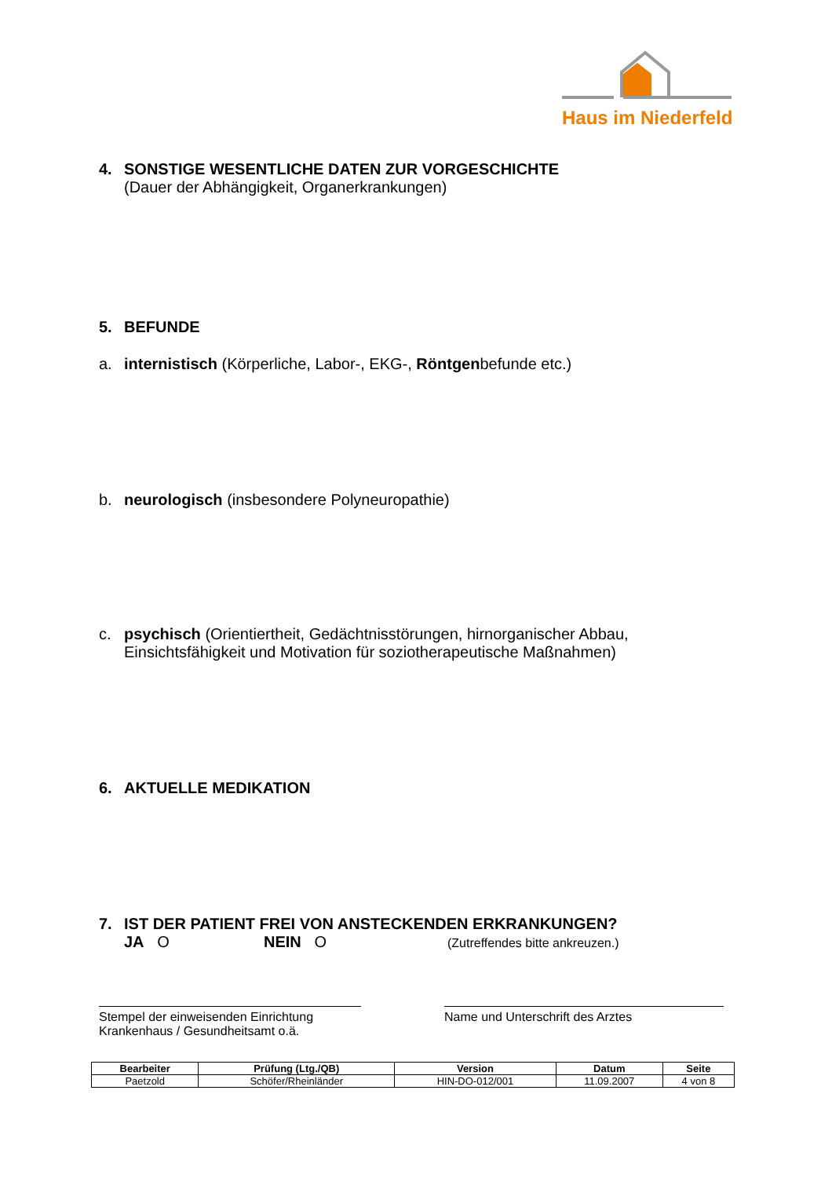Haus im Niederfeld
4. SONSTIGE WESENTLICHE DATEN ZUR VORGESCHICHTE
(Dauer der Abhängigkeit, Organerkrankungen)
5. BEFUNDE
a. internistisch (Körperliche, Labor-, EKG-, Röntgenbefunde etc.)
b. neurologisch (insbesondere Polyneuropathie)
c. psychisch (Orientiertheit, Gedächtnisstörungen, hirnorganischer Abbau, Einsichtsfähigkeit und Motivation für soziotherapeutische Maßnahmen)
6. AKTUELLE MEDIKATION
7. IST DER PATIENT FREI VON ANSTECKENDEN ERKRANKUNGEN?
JA O NEIN O (Zutreffendes bitte ankreuzen.)
Stempel der einweisenden Einrichtung
Krankenhaus / Gesundheitsamt o.ä.
Name und Unterschrift des Arztes
| Bearbeiter | Prüfung (Ltg./QB) | Version | Datum | Seite |
| --- | --- | --- | --- | --- |
| Paetzold | Schöfer/Rheinländer | HIN-DO-012/001 | 11.09.2007 | 4 von 8 |